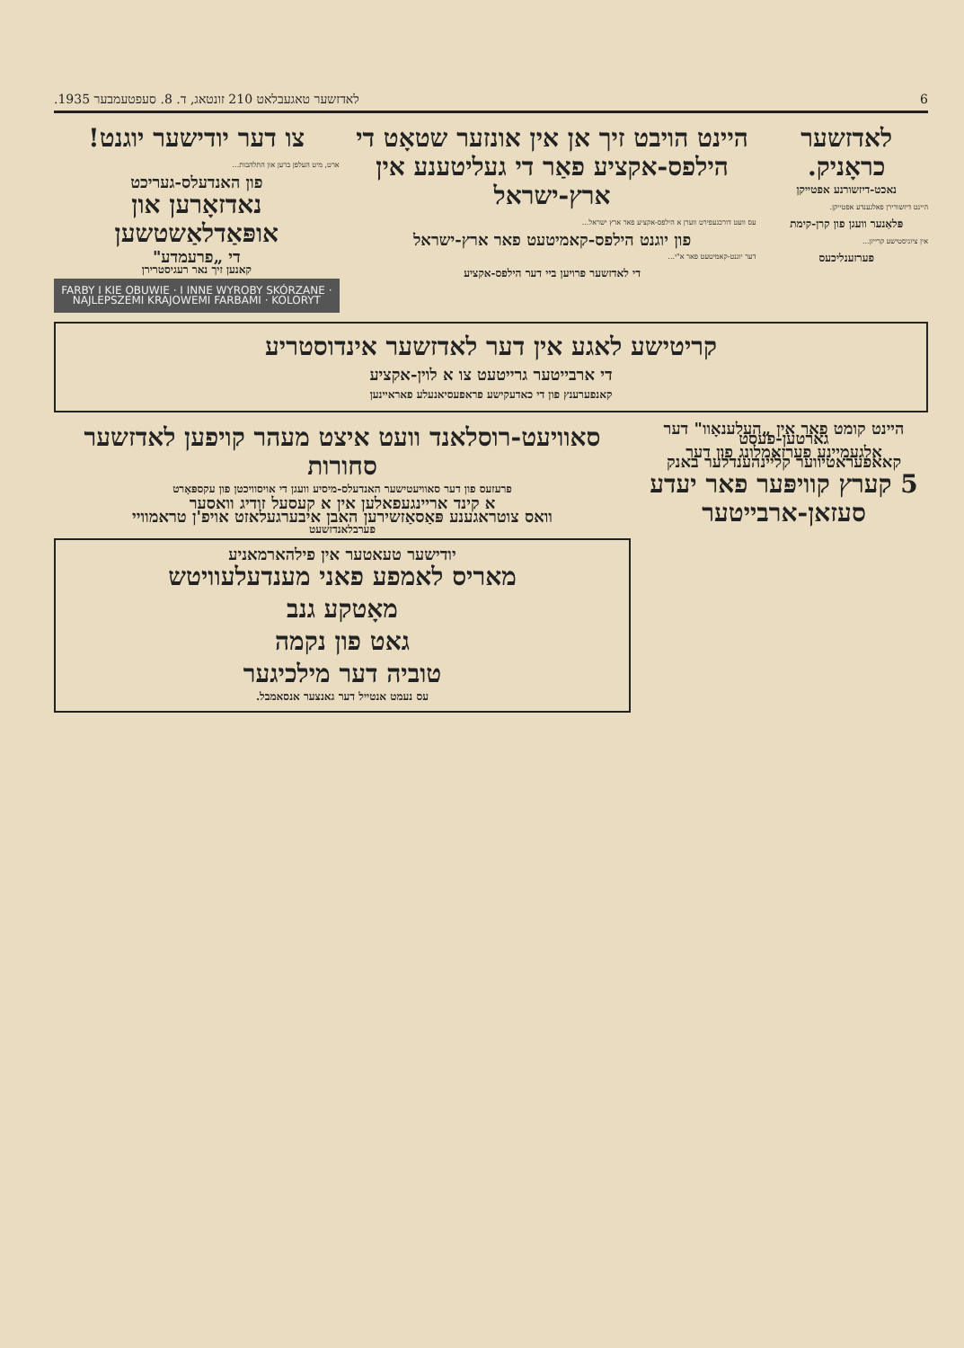6 לאדזשער טאגעבלאט 210 זונטאג, ד. 8. סעפטעמבער 1935.
לאדזשער כראָניק.
נאכט-דיזשורנע אפטייקן
היינט דיזשורירן פאלגענדע אפטייקן.
פּלאַנער וועגן פון קרן-קימת
אין ציוניסטישע קרייזן...
פערזענליכעס
היינט הויבט זיך אן אין אונזער שטאָט די הילפס-אקציע פאַר די געליטענע אין ארץ-ישראל
עס וועט דורכגעפירט ווערן א הילפס-אקציע פאר ארץ ישראל...
פון יוגנט הילפס-קאמיטעט פאר ארץ-ישראל
דער יוגנט-קאמיטעט פאר א"י...
די לאדזשער פרויען ביי דער הילפס-אקציע
צו דער יודישער יוגנט!
ארט, מיט העלפן ברען און התלהבות...
פון האנדעלס-געריכט
נאדזאָרען און אופּאַדלאַשטשען
די „פרעמדע"
קאנען זיך נאר רעגיסטרירן
FARBY I KIE OBUWIE · I INNE WYROBY SKÓRZANE · NAJLEPSZEMI KRAJOWEMI FARBAMI · KOLORYT
קריטישע לאגע אין דער לאדזשער אינדוסטריע
די ארבייטער גרייטעט צו א לוין-אקציע
קאנפערענץ פון די כאדעקישע פראפעסיאנעלע פאראיינען
היינט קומט פאר אין „העלענאָוו" דער גארטען-פעסט
אלגעמיינע פערזאמלונג פון דער קאאפעראטיווער קליינהענדלער באנק
5 קערץ קוויפּער פאר יעדע סעזאן-ארבייטער
סאוויעט-רוסלאנד וועט איצט מעהר קויפען לאדזשער סחורות
פרעזעס פון דער סאוויעטישער האנדעלס-מיסיע וועגן די אויסוויכטן פון עקספּאָרט
א קינד אריינגעפאלען אין א קעסעל זודיג וואסער
וואס צוטראגענע פּאַסאַזשירען האבן איבערגעלאזט אויפ'ן טראמוויי
פערבלאנדזשעט
יודישער טעאטער אין פילהארמאניע
מאריס לאמפע פאני מענדעלעוויטש
מאָטקע גנב
גאט פון נקמה
טוביה דער מילכיגער
עס נעמט אנטייל דער גאנצער אנסאמבל.